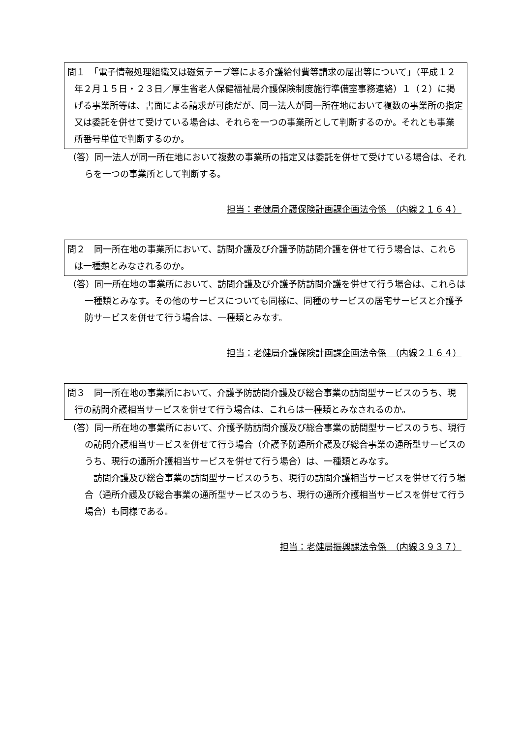問１　「電子情報処理組織又は磁気テープ等による介護給付費等請求の届出等について」（平成１２年２月１５日・２３日／厚生省老人保健福祉局介護保険制度施行準備室事務連絡）１（２）に掲げる事業所等は、書面による請求が可能だが、同一法人が同一所在地において複数の事業所の指定又は委託を併せて受けている場合は、それらを一つの事業所として判断するのか。それとも事業所番号単位で判断するのか。
（答）同一法人が同一所在地において複数の事業所の指定又は委託を併せて受けている場合は、それらを一つの事業所として判断する。
担当：老健局介護保険計画課企画法令係　（内線２１６４）
問２　同一所在地の事業所において、訪問介護及び介護予防訪問介護を併せて行う場合は、これらは一種類とみなされるのか。
（答）同一所在地の事業所において、訪問介護及び介護予防訪問介護を併せて行う場合は、これらは一種類とみなす。その他のサービスについても同様に、同種のサービスの居宅サービスと介護予防サービスを併せて行う場合は、一種類とみなす。
担当：老健局介護保険計画課企画法令係　（内線２１６４）
問３　同一所在地の事業所において、介護予防訪問介護及び総合事業の訪問型サービスのうち、現行の訪問介護相当サービスを併せて行う場合は、これらは一種類とみなされるのか。
（答）同一所在地の事業所において、介護予防訪問介護及び総合事業の訪問型サービスのうち、現行の訪問介護相当サービスを併せて行う場合（介護予防通所介護及び総合事業の通所型サービスのうち、現行の通所介護相当サービスを併せて行う場合）は、一種類とみなす。
訪問介護及び総合事業の訪問型サービスのうち、現行の訪問介護相当サービスを併せて行う場合（通所介護及び総合事業の通所型サービスのうち、現行の通所介護相当サービスを併せて行う場合）も同様である。
担当：老健局振興課法令係　（内線３９３７）